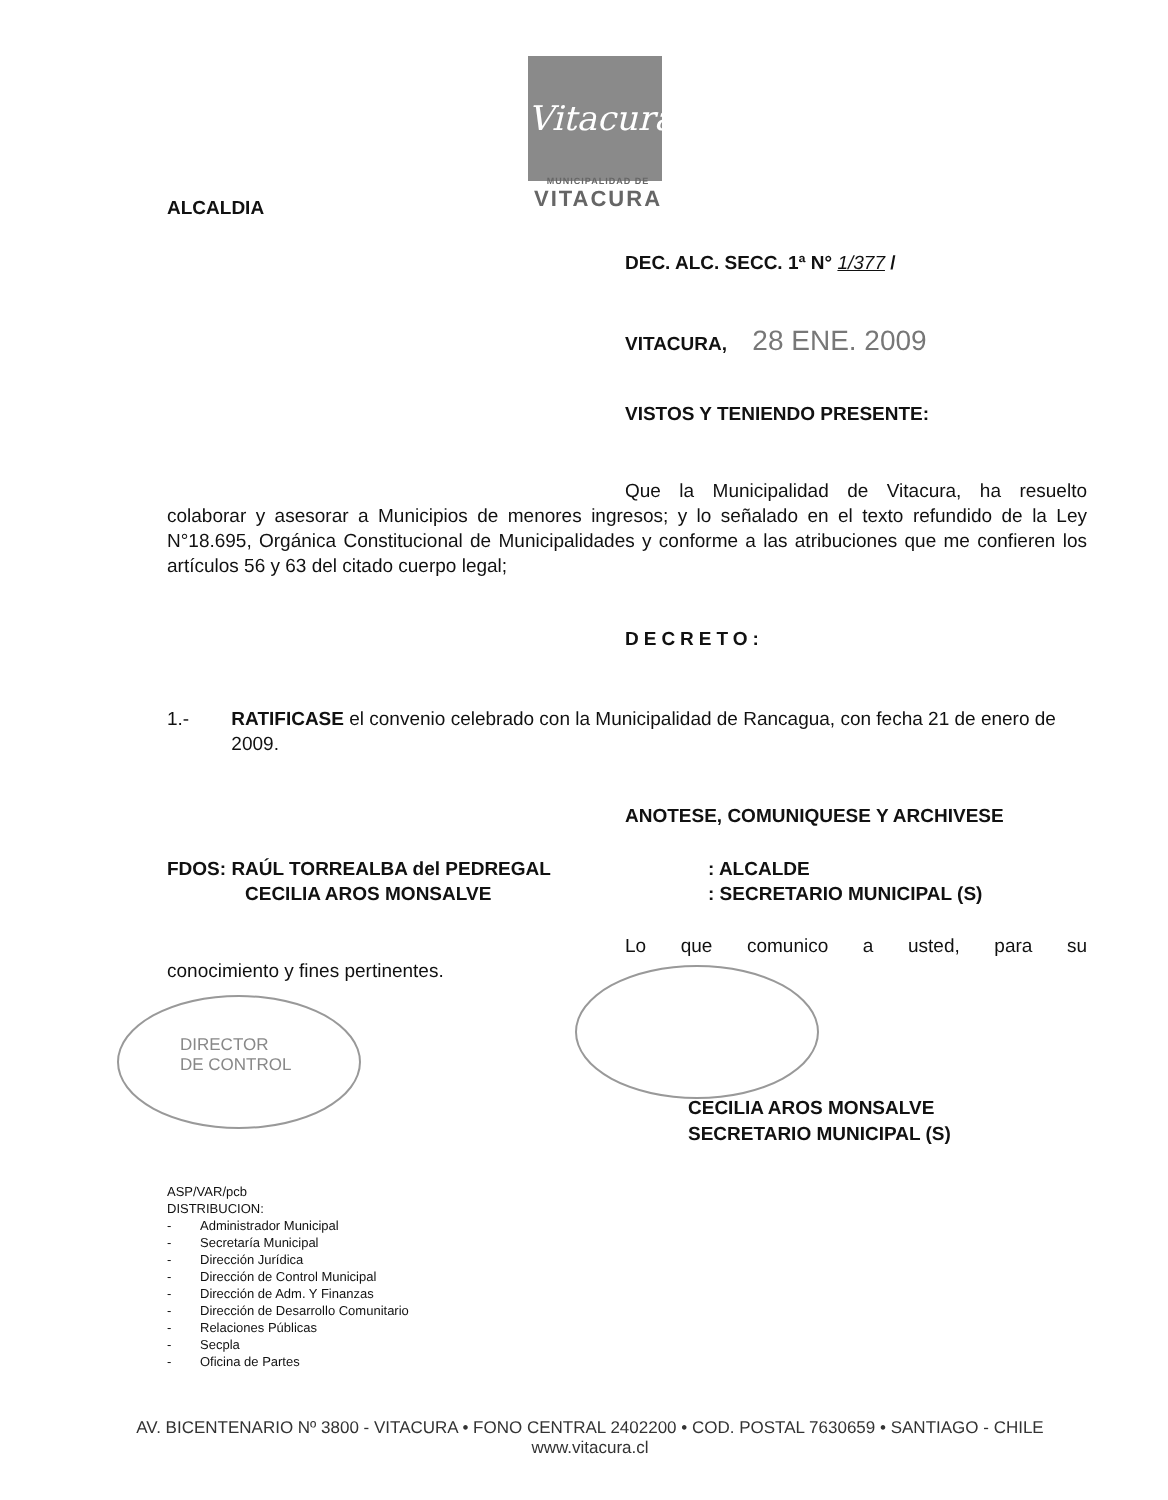Vitacura
MUNICIPALIDAD DE
VITACURA
ALCALDIA
DEC. ALC. SECC. 1ª N° 1/377 /
VITACURA, 28 ENE. 2009
VISTOS Y TENIENDO PRESENTE:
Que la Municipalidad de Vitacura, ha resuelto colaborar y asesorar a Municipios de menores ingresos; y lo señalado en el texto refundido de la Ley N°18.695, Orgánica Constitucional de Municipalidades y conforme a las atribuciones que me confieren los artículos 56 y 63 del citado cuerpo legal;
DECRETO:
1.- RATIFICASE el convenio celebrado con la Municipalidad de Rancagua, con fecha 21 de enero de 2009.
ANOTESE, COMUNIQUESE Y ARCHIVESE
FDOS: RAÚL TORREALBA del PEDREGAL
CECILIA AROS MONSALVE
: ALCALDE
: SECRETARIO MUNICIPAL (S)
Lo que comunico a usted, para su
conocimiento y fines pertinentes.
DIRECTOR
DE CONTROL
CECILIA AROS MONSALVE
SECRETARIO MUNICIPAL (S)
ASP/VAR/pcb
DISTRIBUCION:
- Administrador Municipal
- Secretaría Municipal
- Dirección Jurídica
- Dirección de Control Municipal
- Dirección de Adm. Y Finanzas
- Dirección de Desarrollo Comunitario
- Relaciones Públicas
- Secpla
- Oficina de Partes
AV. BICENTENARIO Nº 3800 - VITACURA • FONO CENTRAL 2402200 • COD. POSTAL 7630659 • SANTIAGO - CHILE
www.vitacura.cl